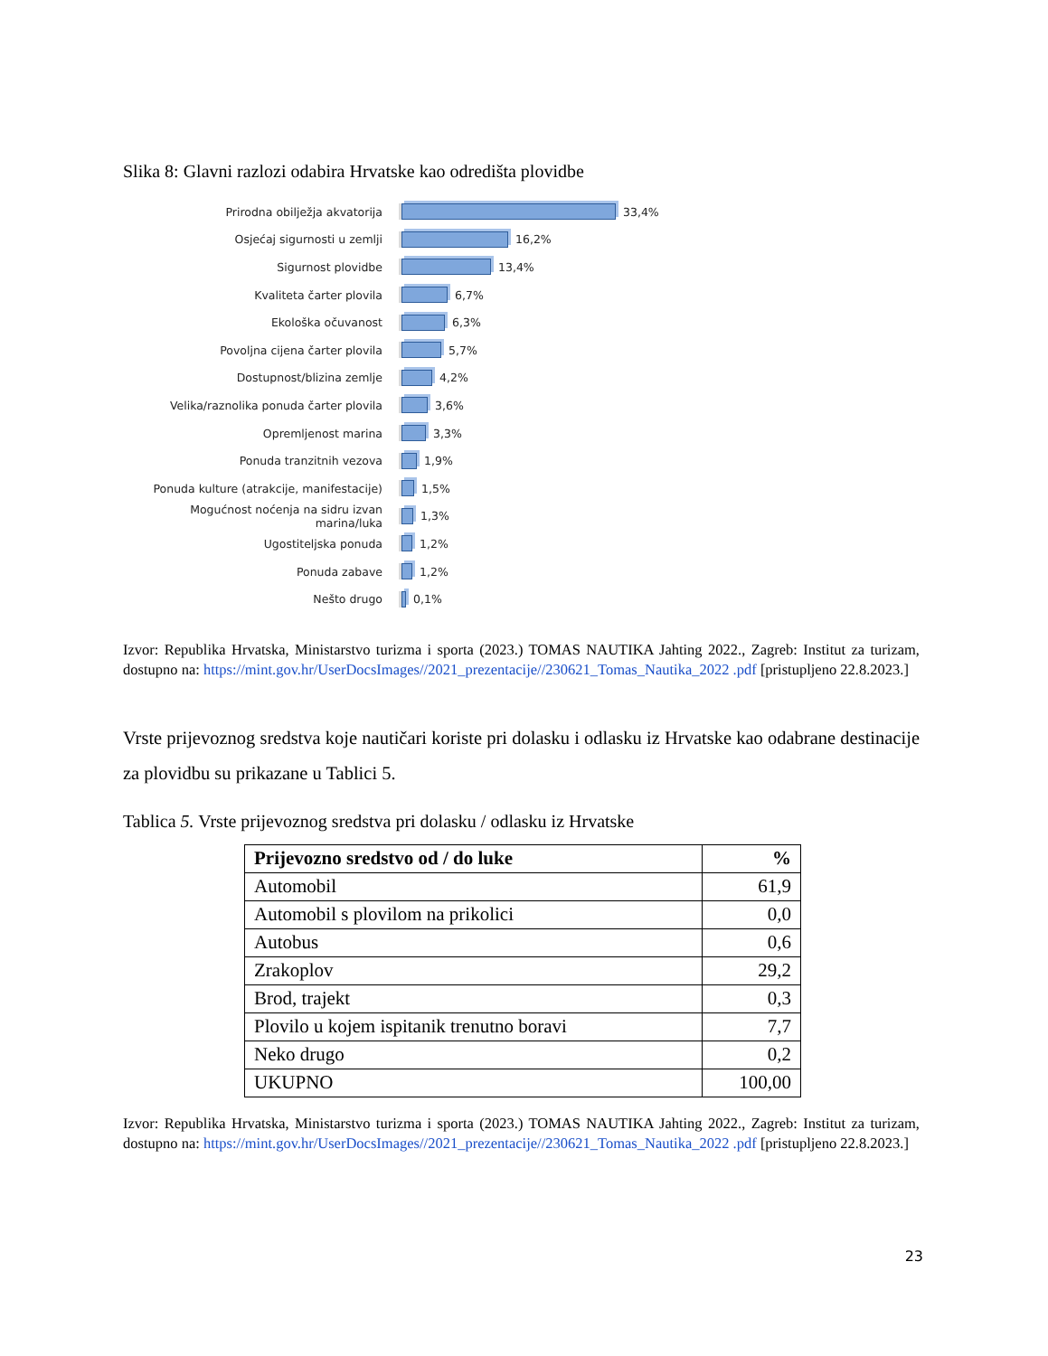Slika 8: Glavni razlozi odabira Hrvatske kao odredišta plovidbe
Prirodna obilježja akvatorija 33,4%
Osjećaj sigurnosti u zemlji 16,2%
Sigurnost plovidbe 13,4%
Kvaliteta čarter plovila 6,7%
Ekološka očuvanost 6,3%
Povoljna cijena čarter plovila 5,7%
Dostupnost/blizina zemlje 4,2%
Velika/raznolika ponuda čarter plovila 3,6%
Opremljenost marina 3,3%
Ponuda tranzitnih vezova 1,9%
Ponuda kulture (atrakcije, manifestacije)
1,5%
Mogućnost noćenja na sidru izvan marina/luka
1,3%
Ugostiteljska ponuda 1,2%
Ponuda zabave 1,2%
Nešto drugo 0,1%
Izvor: Republika Hrvatska, Ministarstvo turizma i sporta (2023.) TOMAS NAUTIKA Jahting 2022., Zagreb: Institut za turizam, dostupno na: https://mint.gov.hr/UserDocsImages//2021_prezentacije//230621_Tomas_Nautika_2022 .pdf [pristupljeno 22.8.2023.]
Vrste prijevoznog sredstva koje nautičari koriste pri dolasku i odlasku iz Hrvatske kao odabrane destinacije za plovidbu su prikazane u Tablici 5.
Tablica 5. Vrste prijevoznog sredstva pri dolasku / odlasku iz Hrvatske
| Prijevozno sredstvo od / do luke | % |
| --- | --- |
| Automobil | 61,9 |
| Automobil s plovilom na prikolici | 0,0 |
| Autobus | 0,6 |
| Zrakoplov | 29,2 |
| Brod, trajekt | 0,3 |
| Plovilo u kojem ispitanik trenutno boravi | 7,7 |
| Neko drugo | 0,2 |
| UKUPNO | 100,00 |
Izvor: Republika Hrvatska, Ministarstvo turizma i sporta (2023.) TOMAS NAUTIKA Jahting 2022., Zagreb: Institut za turizam, dostupno na: https://mint.gov.hr/UserDocsImages//2021_prezentacije//230621_Tomas_Nautika_2022 .pdf [pristupljeno 22.8.2023.]
23